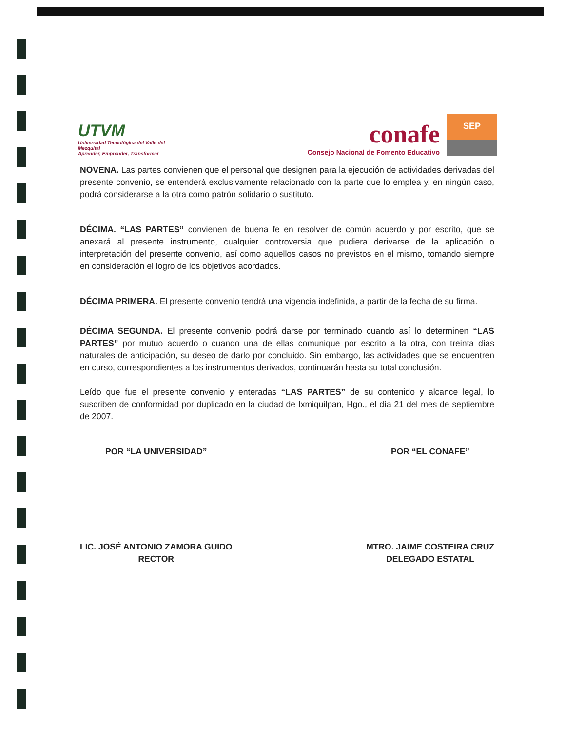UTVM
Universidad Tecnológica del Valle del Mezquital
Aprender, Emprender, Transformar
conafe
Consejo Nacional de Fomento Educativo
SEP
NOVENA. Las partes convienen que el personal que designen para la ejecución de actividades derivadas del presente convenio, se entenderá exclusivamente relacionado con la parte que lo emplea y, en ningún caso, podrá considerarse a la otra como patrón solidario o sustituto.
DÉCIMA. “LAS PARTES” convienen de buena fe en resolver de común acuerdo y por escrito, que se anexará al presente instrumento, cualquier controversia que pudiera derivarse de la aplicación o interpretación del presente convenio, así como aquellos casos no previstos en el mismo, tomando siempre en consideración el logro de los objetivos acordados.
DÉCIMA PRIMERA. El presente convenio tendrá una vigencia indefinida, a partir de la fecha de su firma.
DÉCIMA SEGUNDA. El presente convenio podrá darse por terminado cuando así lo determinen “LAS PARTES” por mutuo acuerdo o cuando una de ellas comunique por escrito a la otra, con treinta días naturales de anticipación, su deseo de darlo por concluido. Sin embargo, las actividades que se encuentren en curso, correspondientes a los instrumentos derivados, continuarán hasta su total conclusión.
Leído que fue el presente convenio y enteradas “LAS PARTES” de su contenido y alcance legal, lo suscriben de conformidad por duplicado en la ciudad de Ixmiquilpan, Hgo., el día 21 del mes de septiembre de 2007.
POR “LA UNIVERSIDAD”
LIC. JOSÉ ANTONIO ZAMORA GUIDO
RECTOR
POR “EL CONAFE”
MTRO. JAIME COSTEIRA CRUZ
DELEGADO ESTATAL